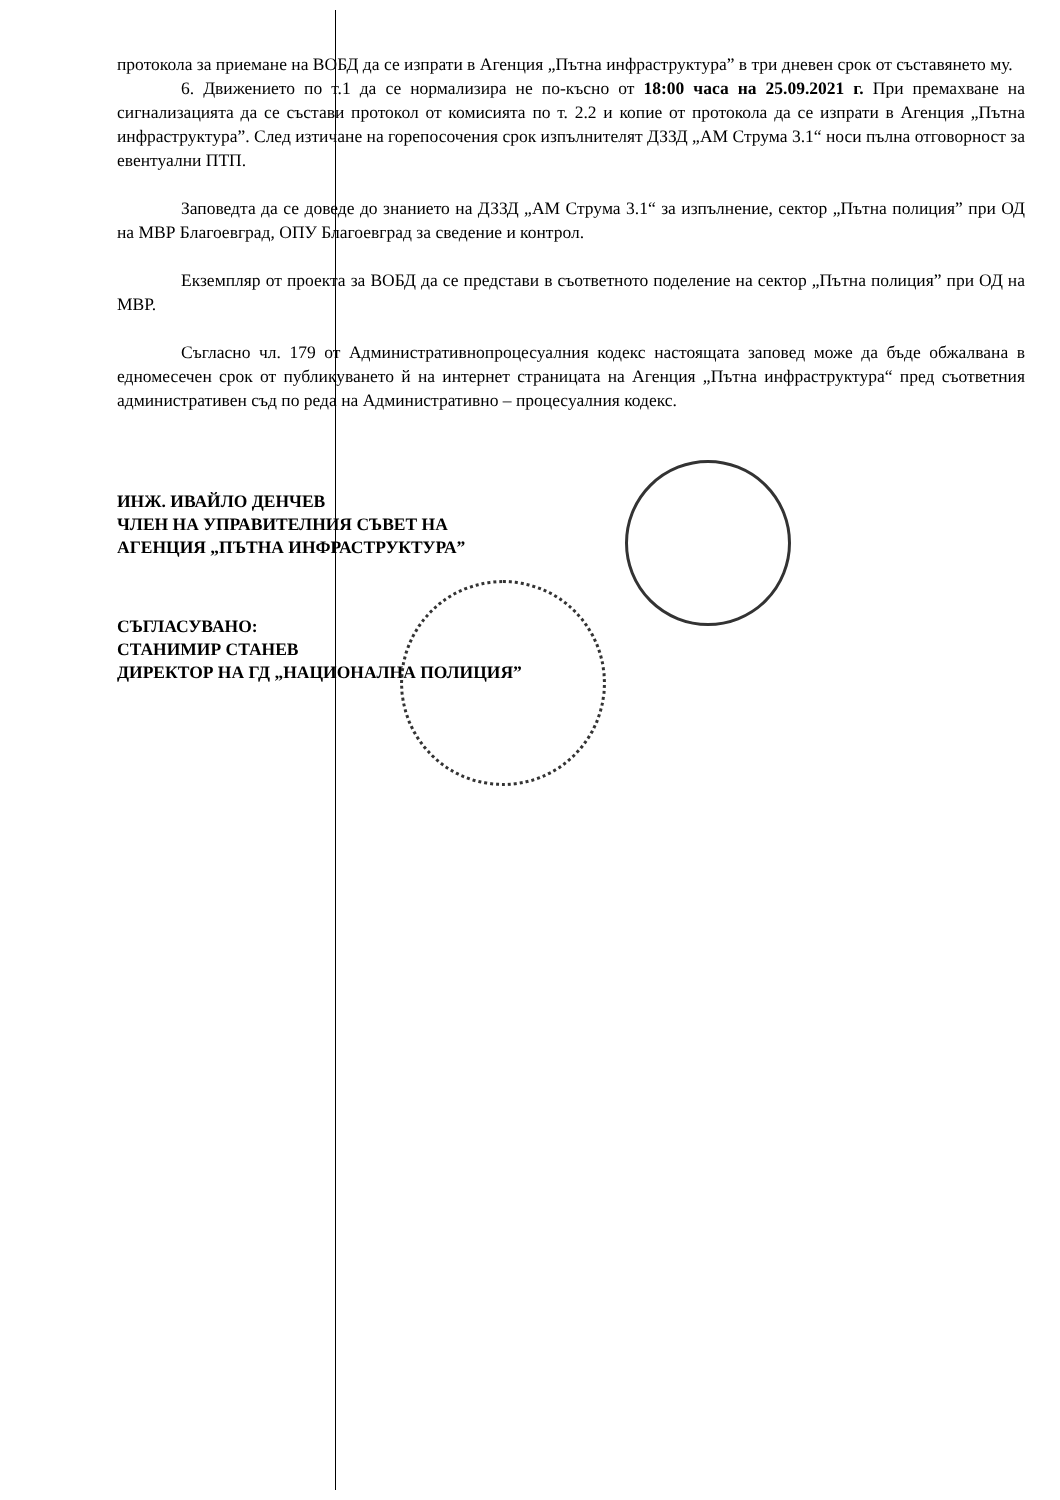протокола за приемане на ВОБД да се изпрати в Агенция „Пътна инфраструктура” в три дневен срок от съставянето му.
6. Движението по т.1 да се нормализира не по-късно от 18:00 часа на 25.09.2021 г. При премахване на сигнализацията да се състави протокол от комисията по т. 2.2 и копие от протокола да се изпрати в Агенция „Пътна инфраструктура”. След изтичане на горепосочения срок изпълнителят ДЗЗД „АМ Струма 3.1“ носи пълна отговорност за евентуални ПТП.
Заповедта да се доведе до знанието на ДЗЗД „АМ Струма 3.1“ за изпълнение, сектор „Пътна полиция” при ОД на МВР Благоевград, ОПУ Благоевград за сведение и контрол.
Екземпляр от проекта за ВОБД да се представи в съответното поделение на сектор „Пътна полиция” при ОД на МВР.
Съгласно чл. 179 от Административнопроцесуалния кодекс настоящата заповед може да бъде обжалвана в едномесечен срок от публикуването й на интернет страницата на Агенция „Пътна инфраструктура“ пред съответния административен съд по реда на Административно – процесуалния кодекс.
ИНЖ. ИВАЙЛО ДЕНЧЕВ
ЧЛЕН НА УПРАВИТЕЛНИЯ СЪВЕТ НА
АГЕНЦИЯ „ПЪТНА ИНФРАСТРУКТУРА”
СЪГЛАСУВАНО:
СТАНИМИР СТАНЕВ
ДИРЕКТОР НА ГД „НАЦИОНАЛНА ПОЛИЦИЯ”